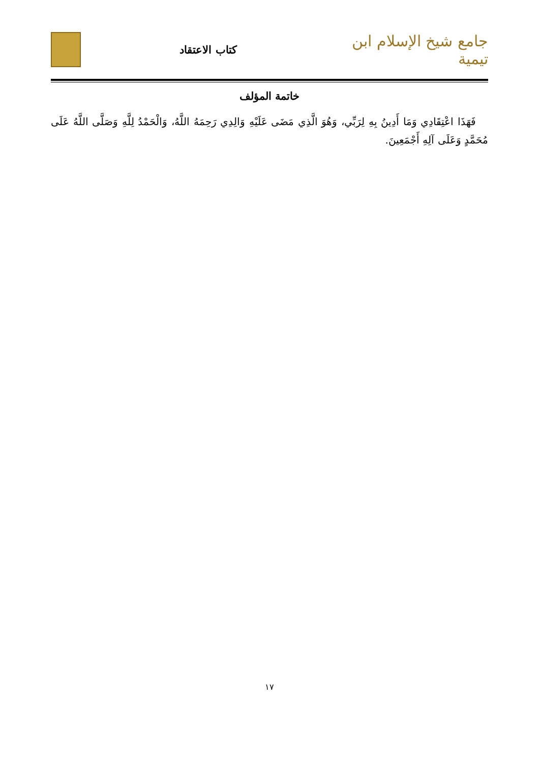جامع شيخ الإسلام ابن تيمية
كتاب الاعتقاد
خاتمة المؤلف
فَهَذَا اعْتِقَادِي وَمَا أَدِينُ بِهِ لِرَبِّي، وَهُوَ الَّذِي مَضَى عَلَيْهِ وَالِدِي رَحِمَهُ اللَّهُ، وَالْحَمْدُ لِلَّهِ وَصَلَّى اللَّهُ عَلَى مُحَمَّدٍ وَعَلَى آلِهِ أَجْمَعِينَ.
١٧